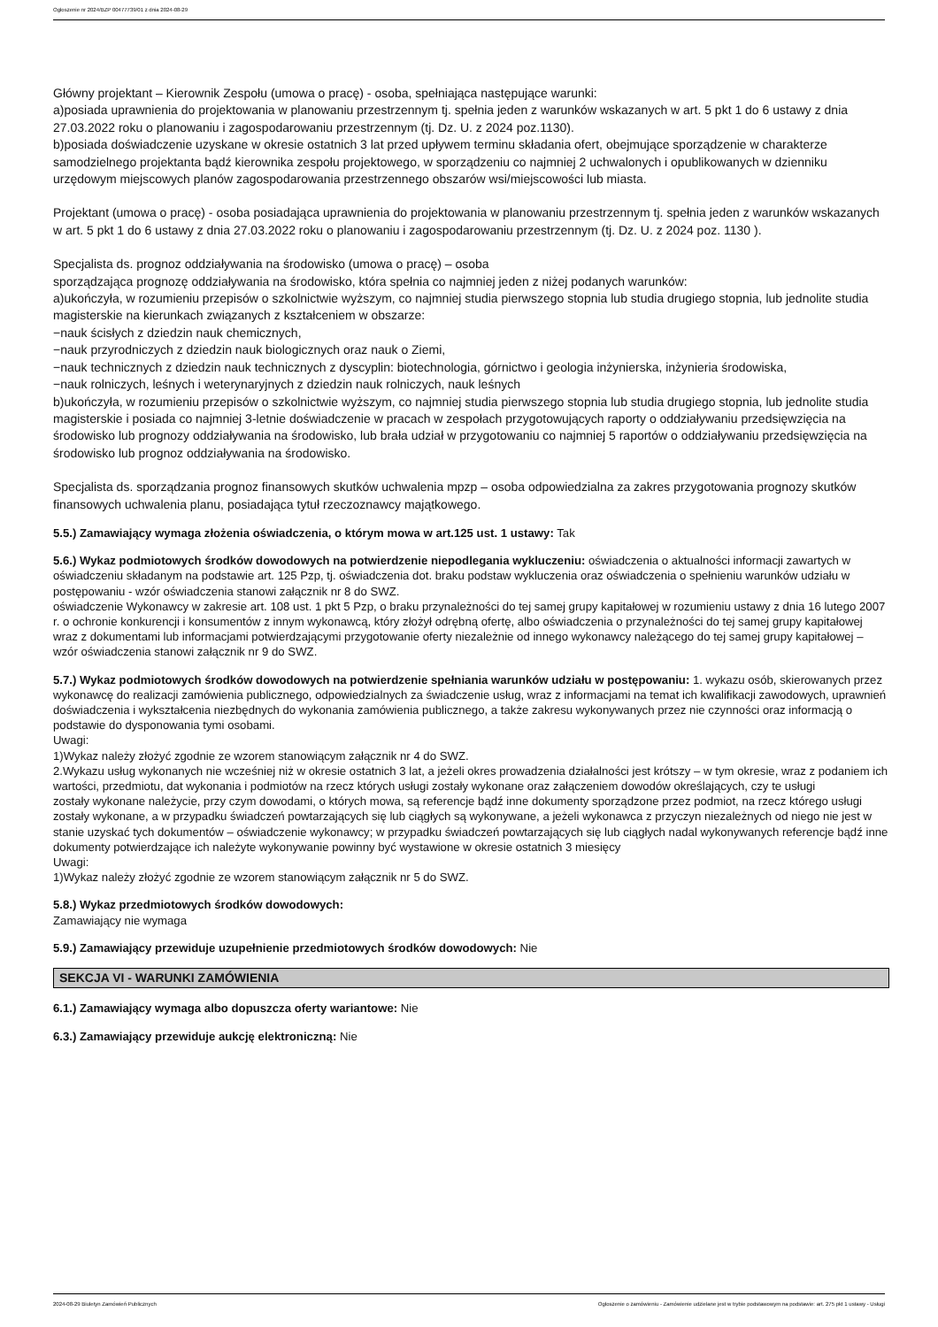Ogłoszenie nr 2024/BZP 00477739/01 z dnia 2024-08-29
Główny projektant – Kierownik Zespołu (umowa o pracę) - osoba, spełniająca następujące warunki:
a)posiada uprawnienia do projektowania w planowaniu przestrzennym tj. spełnia jeden z warunków wskazanych w art. 5 pkt 1 do 6 ustawy z dnia 27.03.2022 roku o planowaniu i zagospodarowaniu przestrzennym (tj. Dz. U. z 2024 poz.1130).
b)posiada doświadczenie uzyskane w okresie ostatnich 3 lat przed upływem terminu składania ofert, obejmujące sporządzenie w charakterze samodzielnego projektanta bądź kierownika zespołu projektowego, w sporządzeniu co najmniej 2 uchwalonych i opublikowanych w dzienniku urzędowym miejscowych planów zagospodarowania przestrzennego obszarów wsi/miejscowości lub miasta.
Projektant (umowa o pracę) - osoba posiadająca uprawnienia do projektowania w planowaniu przestrzennym tj. spełnia jeden z warunków wskazanych w art. 5 pkt 1 do 6 ustawy z dnia 27.03.2022 roku o planowaniu i zagospodarowaniu przestrzennym (tj. Dz. U. z 2024 poz. 1130 ).
Specjalista ds. prognoz oddziaływania na środowisko (umowa o pracę) – osoba
sporządzająca prognozę oddziaływania na środowisko, która spełnia co najmniej jeden z niżej podanych warunków:
a)ukończyła, w rozumieniu przepisów o szkolnictwie wyższym, co najmniej studia pierwszego stopnia lub studia drugiego stopnia, lub jednolite studia magisterskie na kierunkach związanych z kształceniem w obszarze:
−nauk ścisłych z dziedzin nauk chemicznych,
−nauk przyrodniczych z dziedzin nauk biologicznych oraz nauk o Ziemi,
−nauk technicznych z dziedzin nauk technicznych z dyscyplin: biotechnologia, górnictwo i geologia inżynierska, inżynieria środowiska,
−nauk rolniczych, leśnych i weterynaryjnych z dziedzin nauk rolniczych, nauk leśnych
b)ukończyła, w rozumieniu przepisów o szkolnictwie wyższym, co najmniej studia pierwszego stopnia lub studia drugiego stopnia, lub jednolite studia magisterskie i posiada co najmniej 3-letnie doświadczenie w pracach w zespołach przygotowujących raporty o oddziaływaniu przedsięwzięcia na środowisko lub prognozy oddziaływania na środowisko, lub brała udział w przygotowaniu co najmniej 5 raportów o oddziaływaniu przedsięwzięcia na środowisko lub prognoz oddziaływania na środowisko.
Specjalista ds. sporządzania prognoz finansowych skutków uchwalenia mpzp – osoba odpowiedzialna za zakres przygotowania prognozy skutków finansowych uchwalenia planu, posiadająca tytuł rzeczoznawcy majątkowego.
5.5.) Zamawiający wymaga złożenia oświadczenia, o którym mowa w art.125 ust. 1 ustawy: Tak
5.6.) Wykaz podmiotowych środków dowodowych na potwierdzenie niepodlegania wykluczeniu: oświadczenia o aktualności informacji zawartych w oświadczeniu składanym na podstawie art. 125 Pzp, tj. oświadczenia dot. braku podstaw wykluczenia oraz oświadczenia o spełnieniu warunków udziału w postępowaniu - wzór oświadczenia stanowi załącznik nr 8 do SWZ.
oświadczenie Wykonawcy w zakresie art. 108 ust. 1 pkt 5 Pzp, o braku przynależności do tej samej grupy kapitałowej w rozumieniu ustawy z dnia 16 lutego 2007 r. o ochronie konkurencji i konsumentów z innym wykonawcą, który złożył odrębną ofertę, albo oświadczenia o przynależności do tej samej grupy kapitałowej wraz z dokumentami lub informacjami potwierdzającymi przygotowanie oferty niezależnie od innego wykonawcy należącego do tej samej grupy kapitałowej – wzór oświadczenia stanowi załącznik nr 9 do SWZ.
5.7.) Wykaz podmiotowych środków dowodowych na potwierdzenie spełniania warunków udziału w postępowaniu: 1. wykazu osób, skierowanych przez wykonawcę do realizacji zamówienia publicznego, odpowiedzialnych za świadczenie usług, wraz z informacjami na temat ich kwalifikacji zawodowych, uprawnień doświadczenia i wykształcenia niezbędnych do wykonania zamówienia publicznego, a także zakresu wykonywanych przez nie czynności oraz informacją o podstawie do dysponowania tymi osobami.
Uwagi:
1)Wykaz należy złożyć zgodnie ze wzorem stanowiącym załącznik nr 4 do SWZ.
2.Wykazu usług wykonanych nie wcześniej niż w okresie ostatnich 3 lat, a jeżeli okres prowadzenia działalności jest krótszy – w tym okresie, wraz z podaniem ich wartości, przedmiotu, dat wykonania i podmiotów na rzecz których usługi zostały wykonane oraz załączeniem dowodów określających, czy te usługi
zostały wykonane należycie, przy czym dowodami, o których mowa, są referencje bądź inne dokumenty sporządzone przez podmiot, na rzecz którego usługi zostały wykonane, a w przypadku świadczeń powtarzających się lub ciągłych są wykonywane, a jeżeli wykonawca z przyczyn niezależnych od niego nie jest w stanie uzyskać tych dokumentów – oświadczenie wykonawcy; w przypadku świadczeń powtarzających się lub ciągłych nadal wykonywanych referencje bądź inne dokumenty potwierdzające ich należyte wykonywanie powinny być wystawione w okresie ostatnich 3 miesięcy
Uwagi:
1)Wykaz należy złożyć zgodnie ze wzorem stanowiącym załącznik nr 5 do SWZ.
5.8.) Wykaz przedmiotowych środków dowodowych:
Zamawiający nie wymaga
5.9.) Zamawiający przewiduje uzupełnienie przedmiotowych środków dowodowych: Nie
SEKCJA VI - WARUNKI ZAMÓWIENIA
6.1.) Zamawiający wymaga albo dopuszcza oferty wariantowe: Nie
6.3.) Zamawiający przewiduje aukcję elektroniczną: Nie
2024-08-29 Biuletyn Zamówień Publicznych Ogłoszenie o zamówieniu - Zamówienie udzielane jest w trybie podstawowym na podstawie: art. 275 pkt 1 ustawy - Usługi